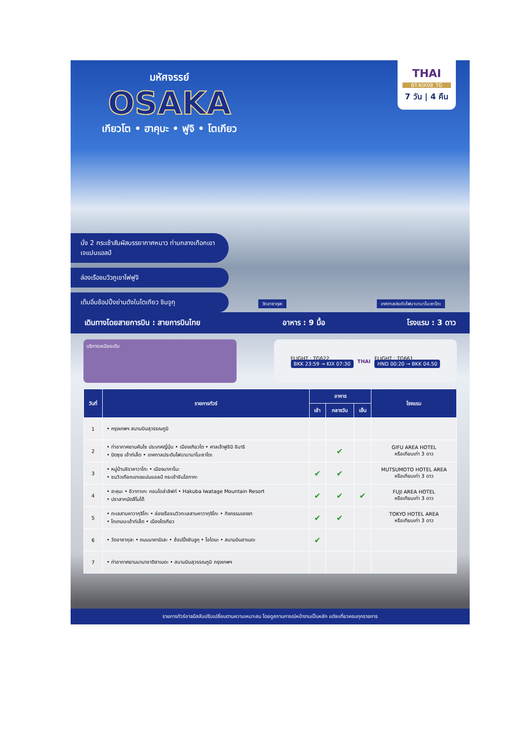มหัศจรรย์
OSAKA
เกียวโต • ฮาคุบะ • ฟูจิ • โตเกียว
THAI
BT-KIX08_TG
7 วัน | 4 คืน
นั่ง 2 กระเช้าสัมผัสบรรยากาศหนาว ท่ามกลางเทือกเขาเจแปนแอลป์
ล่องเรือชมวิวภูเขาไฟฟูจิ
เต็มอิ่มช้อปปิ้งย่านดังในโตเกียว ชินจูกุ
วัดอาซากุสะ เทศกาลประดับไฟนาบานาโนะซาโตะ
เดินทางโดยสายการบิน : สายการบินไทย อาหาร : 9 มื้อ โรงแรม : 3 ดาว
บริการเหนือระดับ
FLIGHT : TG622
BKK 23:59 → KIX 07:30
THAI
FLIGHT : TG661
HND 00:20 → BKK 04.50
| วันที่ | รายการทัวร์ | อาหาร | | | โรงแรม |
| --- | --- | --- | --- | --- | --- |
| | | เช้า | กลางวัน | เย็น | |
| 1 | • กรุงเทพฯ สนามบินสุวรรณภูมิ | | | | |
| 2 | • ท่าอากาศยานคันไซ ประเทศญี่ปุ่น • เมืองเกียวโต • ศาลเจ้าฟูชิมิ อินาริ • มิตซุย เอ้าท์เล็ต • เทศกาลประดับไฟนาบานาโนะซาโตะ | | ✔ | | GIFU AREA HOTEL หรือเทียบเท่า 3 ดาว |
| 3 | • หมู่บ้านชิราคาวาโกะ • เมืองนากาโนะ • ชมวิวเทือกเขาเจแปนแอลป์ กระเช้าชินโฮทากะ | ✔ | ✔ | | MUTSUMOTO HOTEL AREA หรือเทียบเท่า 3 ดาว |
| 4 | • ฮะคุบะ • อิวาทาเกะ กอนโดล่าลิฟท์ • Hakuba Iwatage Mountain Resort • ปราสาทมัตสึโมโต้ | ✔ | ✔ | ✔ | FUJI AREA HOTEL หรือเทียบเท่า 3 ดาว |
| 5 | • ทะเลสาบคาวากุจิโกะ • ล่องเรือชมวิวทะเลสาบคาวากุจิโกะ • กิจกรรมเชงขา • โกเทมบะเอ้าท์เล็ต • เมืองโตเกียว | ✔ | ✔ | | TOKYO HOTEL AREA หรือเทียบเท่า 3 ดาว |
| 6 | • วัดอาซากุสะ • ถนนนาคามิเสะ • ช้อปปิ้งชินจูกุ • โอไดบะ • สนามบินฮาเนดะ | ✔ | | | |
| 7 | • ท่าอากาศยานนานาชาติฮาเนดะ • สนามบินสุวรรณภูมิ กรุงเทพฯ | | | | |
รายการทัวร์อาจมีสลับปรับเปลี่ยนตามความเหมาะสม โดยดูสถานการณ์หน้างานเป็นหลัก แต่จะเที่ยวครบทุกรายการ